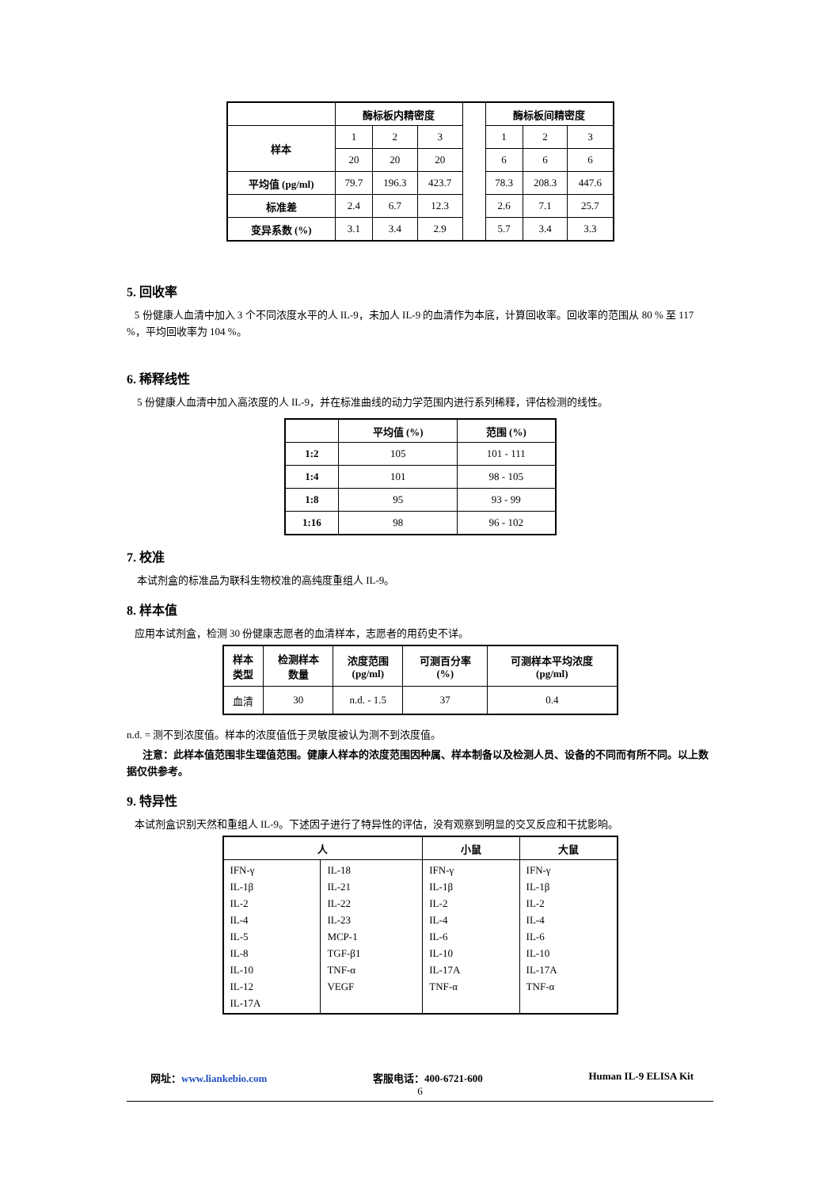| | 酶标板内精密度 | | | | 酶标板间精密度 | | |
| 样本 | 1 | 2 | 3 | | 1 | 2 | 3 |
| | 20 | 20 | 20 | | 6 | 6 | 6 |
| 平均值 (pg/ml) | 79.7 | 196.3 | 423.7 | | 78.3 | 208.3 | 447.6 |
| 标准差 | 2.4 | 6.7 | 12.3 | | 2.6 | 7.1 | 25.7 |
| 变异系数 (%) | 3.1 | 3.4 | 2.9 | | 5.7 | 3.4 | 3.3 |
5. 回收率
5 份健康人血清中加入 3 个不同浓度水平的人 IL-9，未加人 IL-9 的血清作为本底，计算回收率。回收率的范围从 80 % 至 117 %，平均回收率为 104 %。
6. 稀释线性
5 份健康人血清中加入高浓度的人 IL-9，并在标准曲线的动力学范围内进行系列稀释，评估检测的线性。
| | 平均值 (%) | 范围 (%) |
| --- | --- | --- |
| 1:2 | 105 | 101 - 111 |
| 1:4 | 101 | 98 - 105 |
| 1:8 | 95 | 93 - 99 |
| 1:16 | 98 | 96 - 102 |
7. 校准
本试剂盒的标准品为联科生物校准的高纯度重组人 IL-9。
8. 样本值
应用本试剂盒，检测 30 份健康志愿者的血清样本，志愿者的用药史不详。
| 样本 类型 | 检测样本 数量 | 浓度范围 (pg/ml) | 可测百分率 (%) | 可测样本平均浓度 (pg/ml) |
| --- | --- | --- | --- | --- |
| 血清 | 30 | n.d. - 1.5 | 37 | 0.4 |
n.d. = 测不到浓度值。样本的浓度值低于灵敏度被认为测不到浓度值。
注意：此样本值范围非生理值范围。健康人样本的浓度范围因种属、样本制备以及检测人员、设备的不同而有所不同。以上数据仅供参考。
9. 特异性
本试剂盒识别天然和重组人 IL-9。下述因子进行了特异性的评估，没有观察到明显的交叉反应和干扰影响。
| 人 | | 小鼠 | 大鼠 |
| --- | --- | --- | --- |
| IFN-γ IL-1β IL-2 IL-4 IL-5 IL-8 IL-10 IL-12 IL-17A | IL-18 IL-21 IL-22 IL-23 MCP-1 TGF-β1 TNF-α VEGF | IFN-γ IL-1β IL-2 IL-4 IL-6 IL-10 IL-17A TNF-α | IFN-γ IL-1β IL-2 IL-4 IL-6 IL-10 IL-17A TNF-α |
网址：www.liankebio.com 客服电话：400-6721-600 Human IL-9 ELISA Kit
6